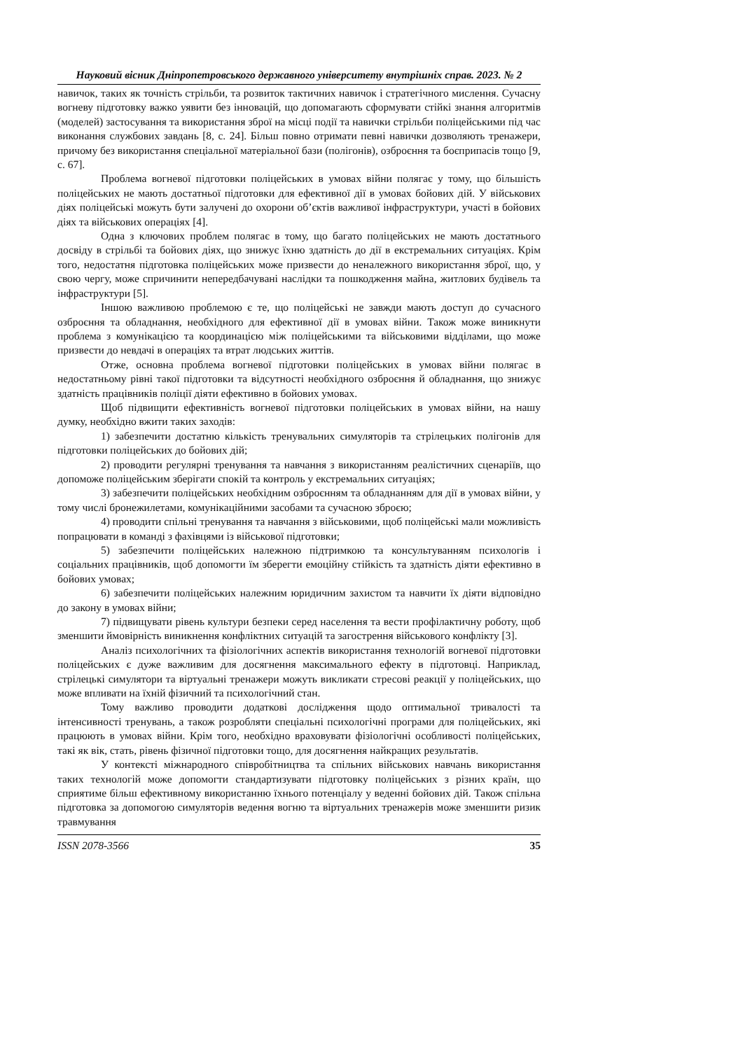Науковий вісник Дніпропетровського державного університету внутрішніх справ. 2023. № 2
навичок, таких як точність стрільби, та розвиток тактичних навичок і стратегічного мислення. Сучасну вогневу підготовку важко уявити без інновацій, що допомагають сформувати стійкі знання алгоритмів (моделей) застосування та використання зброї на місці події та навички стрільби поліцейськими під час виконання службових завдань [8, с. 24]. Більш повно отримати певні навички дозволяють тренажери, причому без використання спеціальної матеріальної бази (полігонів), озброєння та боєприпасів тощо [9, с. 67].
Проблема вогневої підготовки поліцейських в умовах війни полягає у тому, що більшість поліцейських не мають достатньої підготовки для ефективної дії в умовах бойових дій. У військових діях поліцейські можуть бути залучені до охорони об’єктів важливої інфраструктури, участі в бойових діях та військових операціях [4].
Одна з ключових проблем полягає в тому, що багато поліцейських не мають достатнього досвіду в стрільбі та бойових діях, що знижує їхню здатність до дії в екстремальних ситуаціях. Крім того, недостатня підготовка поліцейських може призвести до неналежного використання зброї, що, у свою чергу, може спричинити непередбачувані наслідки та пошкодження майна, житлових будівель та інфраструктури [5].
Іншою важливою проблемою є те, що поліцейські не завжди мають доступ до сучасного озброєння та обладнання, необхідного для ефективної дії в умовах війни. Також може виникнути проблема з комунікацією та координацією між поліцейськими та військовими відділами, що може призвести до невдачі в операціях та втрат людських життів.
Отже, основна проблема вогневої підготовки поліцейських в умовах війни полягає в недостатньому рівні такої підготовки та відсутності необхідного озброєння й обладнання, що знижує здатність працівників поліції діяти ефективно в бойових умовах.
Щоб підвищити ефективність вогневої підготовки поліцейських в умовах війни, на нашу думку, необхідно вжити таких заходів:
1) забезпечити достатню кількість тренувальних симуляторів та стрілецьких полігонів для підготовки поліцейських до бойових дій;
2) проводити регулярні тренування та навчання з використанням реалістичних сценаріїв, що допоможе поліцейським зберігати спокій та контроль у екстремальних ситуаціях;
3) забезпечити поліцейських необхідним озброєнням та обладнанням для дії в умовах війни, у тому числі бронежилетами, комунікаційними засобами та сучасною зброєю;
4) проводити спільні тренування та навчання з військовими, щоб поліцейські мали можливість попрацювати в команді з фахівцями із військової підготовки;
5) забезпечити поліцейських належною підтримкою та консультуванням психологів і соціальних працівників, щоб допомогти їм зберегти емоційну стійкість та здатність діяти ефективно в бойових умовах;
6) забезпечити поліцейських належним юридичним захистом та навчити їх діяти відповідно до закону в умовах війни;
7) підвищувати рівень культури безпеки серед населення та вести профілактичну роботу, щоб зменшити ймовірність виникнення конфліктних ситуацій та загострення військового конфлікту [3].
Аналіз психологічних та фізіологічних аспектів використання технологій вогневої підготовки поліцейських є дуже важливим для досягнення максимального ефекту в підготовці. Наприклад, стрілецькі симулятори та віртуальні тренажери можуть викликати стресові реакції у поліцейських, що може впливати на їхній фізичний та психологічний стан.
Тому важливо проводити додаткові дослідження щодо оптимальної тривалості та інтенсивності тренувань, а також розробляти спеціальні психологічні програми для поліцейських, які працюють в умовах війни. Крім того, необхідно враховувати фізіологічні особливості поліцейських, такі як вік, стать, рівень фізичної підготовки тощо, для досягнення найкращих результатів.
У контексті міжнародного співробітництва та спільних військових навчань використання таких технологій може допомогти стандартизувати підготовку поліцейських з різних країн, що сприятиме більш ефективному використанню їхнього потенціалу у веденні бойових дій. Також спільна підготовка за допомогою симуляторів ведення вогню та віртуальних тренажерів може зменшити ризик травмування
ISSN 2078-3566 35